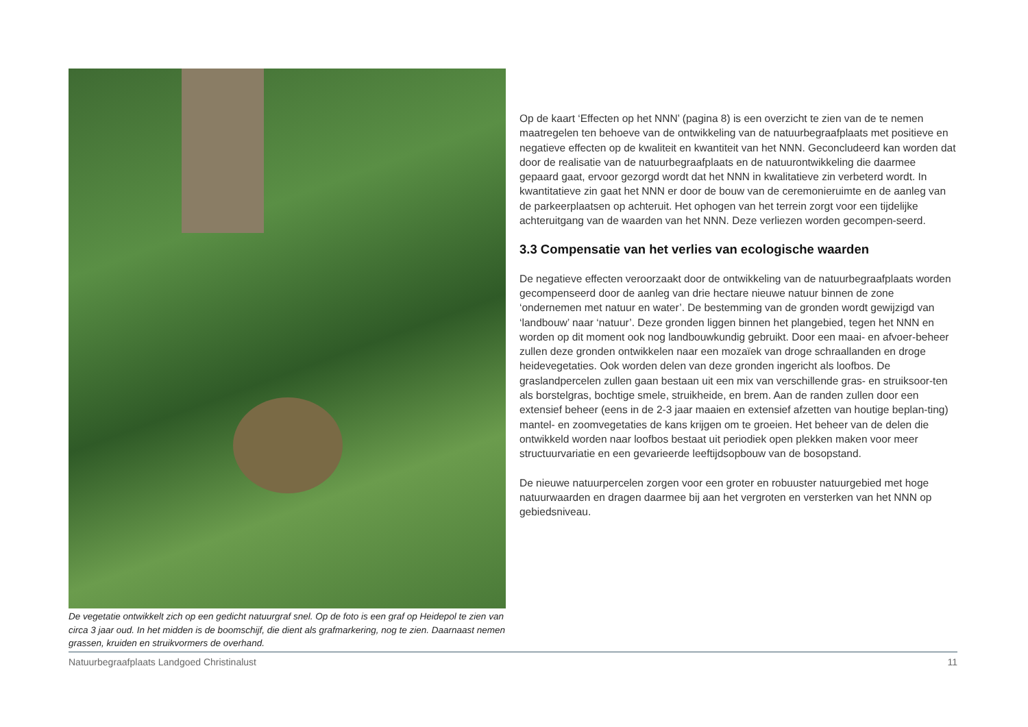De vegetatie ontwikkelt zich op een gedicht natuurgraf snel. Op de foto is een graf op Heidepol te zien van circa 3 jaar oud. In het midden is de boomschijf, die dient als grafmarkering, nog te zien. Daarnaast nemen grassen, kruiden en struikvormers de overhand.
Op de kaart ‘Effecten op het NNN’ (pagina 8) is een overzicht te zien van de te nemen maatregelen ten behoeve van de ontwikkeling van de natuurbegraafplaats met positieve en negatieve effecten op de kwaliteit en kwantiteit van het NNN. Geconcludeerd kan worden dat door de realisatie van de natuurbegraafplaats en de natuurontwikkeling die daarmee gepaard gaat, ervoor gezorgd wordt dat het NNN in kwalitatieve zin verbeterd wordt. In kwantitatieve zin gaat het NNN er door de bouw van de ceremonieruimte en de aanleg van de parkeerplaatsen op achteruit. Het ophogen van het terrein zorgt voor een tijdelijke achteruitgang van de waarden van het NNN. Deze verliezen worden gecompen-seerd.
3.3 Compensatie van het verlies van ecologische waarden
De negatieve effecten veroorzaakt door de ontwikkeling van de natuurbegraafplaats worden gecompenseerd door de aanleg van drie hectare nieuwe natuur binnen de zone ‘ondernemen met natuur en water’. De bestemming van de gronden wordt gewijzigd van ‘landbouw’ naar ‘natuur’. Deze gronden liggen binnen het plangebied, tegen het NNN en worden op dit moment ook nog landbouwkundig gebruikt. Door een maai- en afvoer-beheer zullen deze gronden ontwikkelen naar een mozaïek van droge schraallanden en droge heidevegetaties. Ook worden delen van deze gronden ingericht als loofbos. De graslandpercelen zullen gaan bestaan uit een mix van verschillende gras- en struiksoor-ten als borstelgras, bochtige smele, struikheide, en brem. Aan de randen zullen door een extensief beheer (eens in de 2-3 jaar maaien en extensief afzetten van houtige beplan-ting) mantel- en zoomvegetaties de kans krijgen om te groeien. Het beheer van de delen die ontwikkeld worden naar loofbos bestaat uit periodiek open plekken maken voor meer structuurvariatie en een gevarieerde leeftijdsopbouw van de bosopstand.
De nieuwe natuurpercelen zorgen voor een groter en robuuster natuurgebied met hoge natuurwaarden en dragen daarmee bij aan het vergroten en versterken van het NNN op gebiedsniveau.
Natuurbegraafplaats Landgoed Christinalust 11